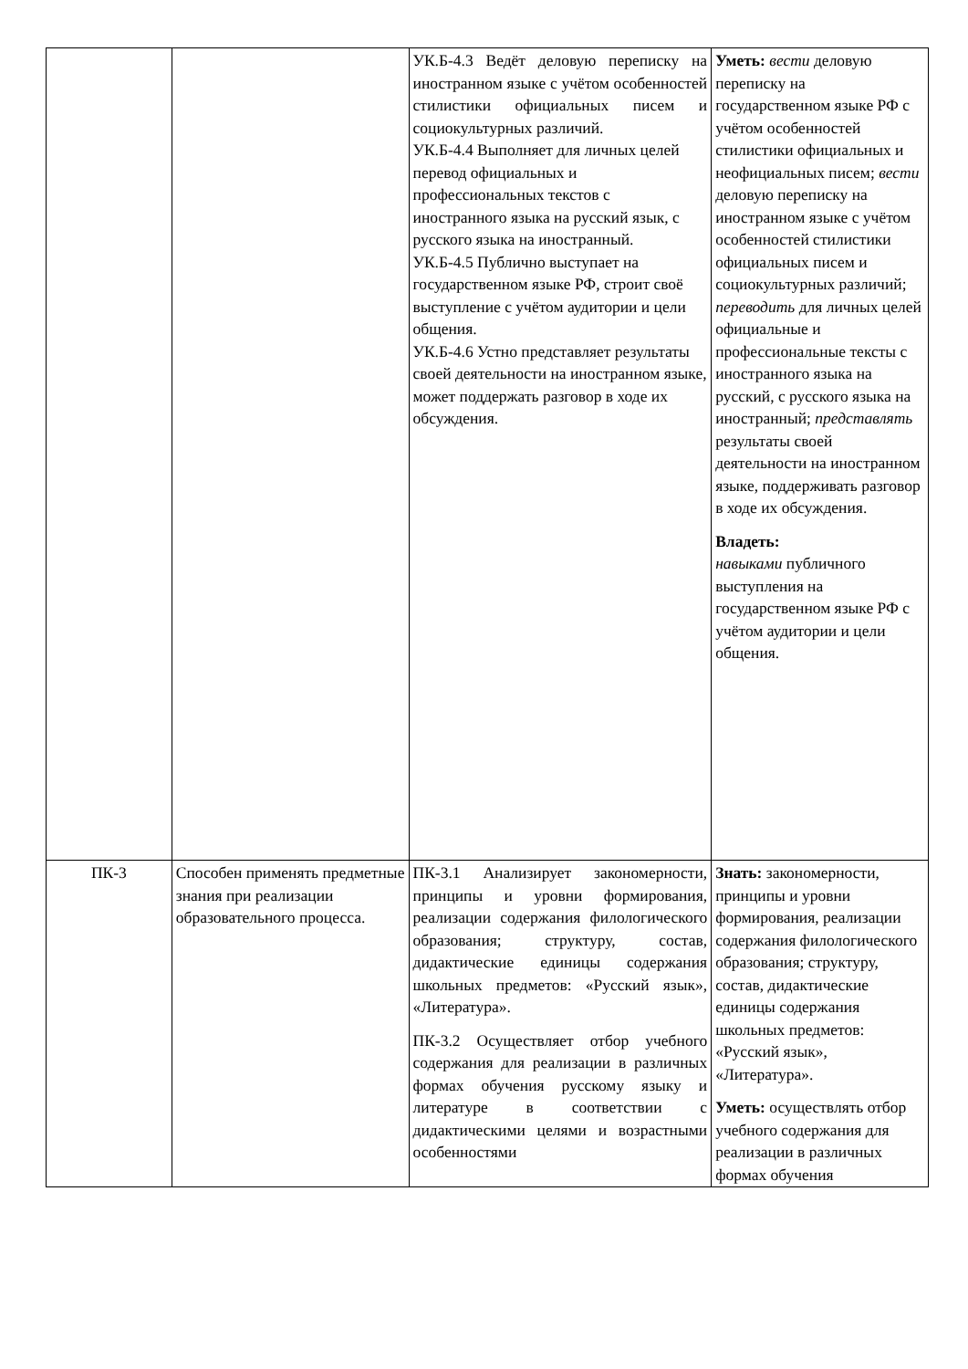| | | УК.Б-4.3 Ведёт деловую переписку на иностранном языке с учётом особенностей стилистики официальных писем и социокультурных различий. УК.Б-4.4 Выполняет для личных целей перевод официальных и профессиональных текстов с иностранного языка на русский язык, с русского языка на иностранный. УК.Б-4.5 Публично выступает на государственном языке РФ, строит своё выступление с учётом аудитории и цели общения. УК.Б-4.6 Устно представляет результаты своей деятельности на иностранном языке, может поддержать разговор в ходе их обсуждения. | Уметь: вести деловую переписку на государственном языке РФ с учётом особенностей стилистики официальных и неофициальных писем; вести деловую переписку на иностранном языке с учётом особенностей стилистики официальных писем и социокультурных различий; переводить для личных целей официальные и профессиональные тексты с иностранного языка на русский, с русского языка на иностранный; представлять результаты своей деятельности на иностранном языке, поддерживать разговор в ходе их обсуждения. Владеть: навыками публичного выступления на государственном языке РФ с учётом аудитории и цели общения. |
| ПК-3 | Способен применять предметные знания при реализации образовательного процесса. | ПК-3.1 Анализирует закономерности, принципы и уровни формирования, реализации содержания филологического образования; структуру, состав, дидактические единицы содержания школьных предметов: «Русский язык», «Литература». ПК-3.2 Осуществляет отбор учебного содержания для реализации в различных формах обучения русскому языку и литературе в соответствии с дидактическими целями и возрастными особенностями | Знать: закономерности, принципы и уровни формирования, реализации содержания филологического образования; структуру, состав, дидактические единицы содержания школьных предметов: «Русский язык», «Литература». Уметь: осуществлять отбор учебного содержания для реализации в различных формах обучения |